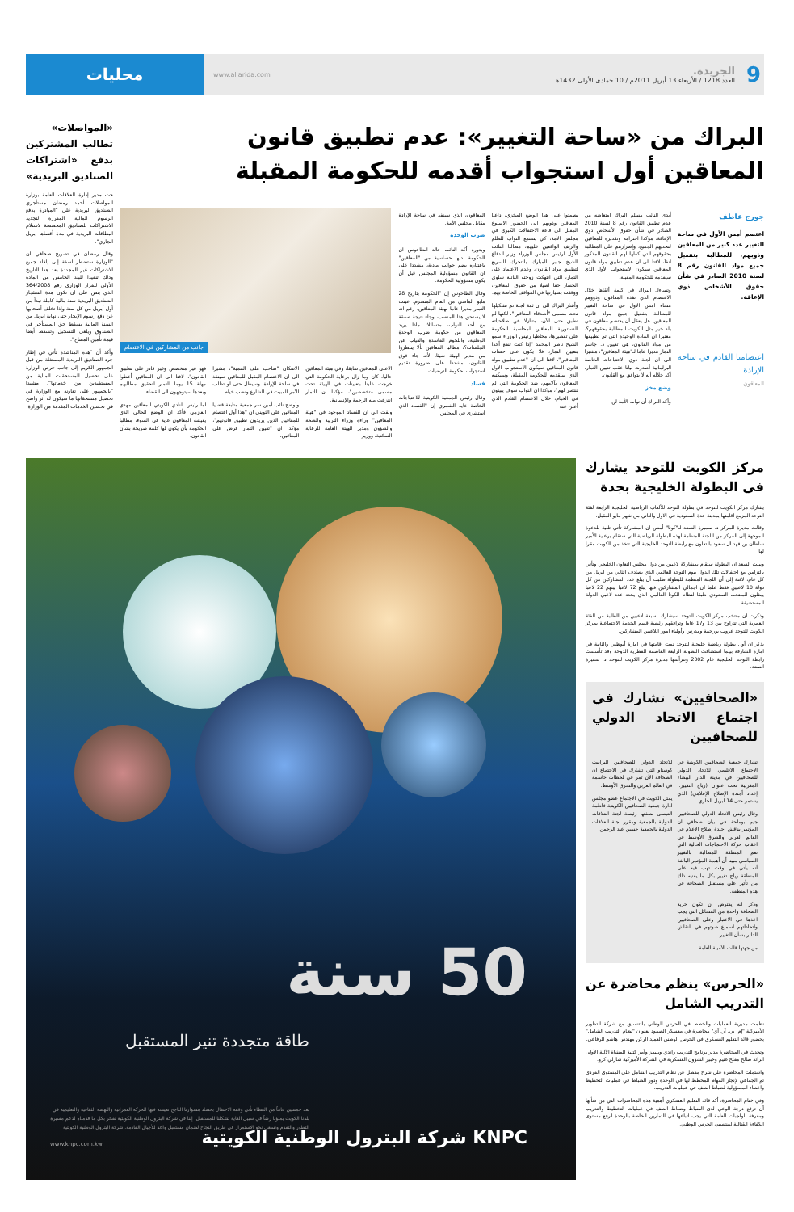محليات
9
الجريدة.
العدد 1218 / الأربعاء 13 أبريل 2011م / 10 جمادى الأولى 1432هـ
www.aljarida.com
البراك من «ساحة التغيير»: عدم تطبيق قانون المعاقين أول استجواب أقدمه للحكومة المقبلة
«المواصلات» تطالب المشتركين بدفع «اشتراكات الصناديق البريدية»
حث مدير إدارة العلاقات العامة بوزارة المواصلات أحمد رمضان مستأجري الصناديق البريدية على "المبادرة بدفع الرسوم المالية المقررة لتجديد الاشتراكات للصناديق المخصصة لاستلام البطاقات البريدية في مدة أقصاها ابريل الجاري".
وقال رمضان في تصريح صحافي ان "الوزارة ستضطر آسفة إلى إلغاء جميع الاشتراكات غير المجددة بعد هذا التاريخ وذلك تنفيذا للبند الخامس من المادة الأولى للقرار الوزاري رقم 364/2008 الذي ينص على ان تكون مدة استئجار الصناديق البريدية سنة مالية كاملة تبدأ من أول أبريل من كل سنة وإذا تخلف أصحابها عن دفع رسوم الإيجار حتى نهاية ابريل من السنة المالية يسقط حق المستأجر في الصندوق ويلغى التسجيل وتسقط أيضا قيمة تأمين المفتاح".
وأكد أن "هذه المناشدة تأتي في إطار جرد الصناديق البريدية المستغلة من قبل الجمهور الكريم إلى جانب حرص الوزارة على تحصيل المستحقات المالية من المستفيدين من خدماتها"، مشيدا "بالجمهور على تعاونه مع الوزارة في تحصيل مستحقاتها ما سيكون له أثر واضح في تحسين الخدمات المقدمة من الوزارة.
جانب من المشاركين في الاعتصام
جورج عاطف
اعتصم أمس الأول في ساحة التغيير عدد كبير من المعاقين وذويهم، للمطالبة بتفعيل جميع مواد القانون رقم 8 لسنة 2010 الصادر في شأن حقوق الأشخاص ذوي الإعاقة.
اعتصامنا القادم في ساحة الإرادة
المعاقون
أبدى النائب مسلم البراك امتعاضه من عدم تطبيق القانون رقم 8 لسنة 2010 الصادر في شأن حقوق الأشخاص ذوي الإعاقة، مؤكدا احترامه وتقديره للمعاقين لتحديهم الجميع، وإصرارهم على المطالبة بحقوقهم التي كفلها لهم القانون المذكور آنفاً، لافتا الى ان عدم تطبيق مواد قانون المعاقين سيكون الاستجواب الأول الذي سيقدمه للحكومة المقبلة.
وتساءل البراك في كلمة ألقاها خلال الاعتصام الذي نفذه المعاقون وذووهم مساء امس الاول في ساحة التغيير للمطالبة بتفعيل جميع مواد قانون المعاقين، هل يعقل أن يعتصم معاقون في بلد خير مثل الكويت للمطالبة بحقوقهم؟، معتبرا ان المادة الوحيدة التي تم تطبيقها من مواد القانون، هي تعيين د. جاسم التمار مديرا عاما لـ"هيئة المعاقين"، مشيرا الى ان لجنة ذوي الاحتياجات الخاصة البرلمانية أصدرت بيانا عقب تعيين التمار، أكد خلاله أنه لا يتوافق مع القانون.
وضع مخز
وأكد البراك أن نواب الأمة لن
يصمتوا على هذا الوضع المخزي، داعيا المعاقين وذويهم الى الحضور الاسبوع المقبل الى قاعة الاحتفالات الكبرى في مجلس الأمة، كي يستمع النواب للظلم والزيف الواقعين عليهم، مطالبا النائب الأول لرئيس مجلس الوزراء وزير الدفاع الشيخ جابر المبارك بالتحرك السريع لتطبيق مواد القانون، وعدم الاعتماد على التمار، التي انتهكت زوجته النائبة سلوى الجسار حقا اصيلا من حقوق المعاقين، ووقفت بسيارتها في المواقف الخاصة بهم.
وأشار البراك الى ان ثمة لجنة تم تشكيلها تحت مسمى "أصدقاء المعاقين"، لكنها لم تطبق حتى الآن، متنازلا عن صلاحياته الدستورية للمعاقين لمحاسبة الحكومة على تقصيرها، مخاطبا رئيس الوزراء سمو الشيخ ناصر المحمد "إذا كنت تنفع أحدا بتعيين التمار، فلا يكون على حساب المعاقين"، لافتا الى ان "عدم تطبيق مواد قانون المعاقين سيكون الاستجواب الأول الذي سيقدمه للحكومة المقبلة، وسيكتبه المعاقون بآلامهم، ضد الحكومة التي لم تنتصر لهم"، مؤكدا ان النواب سوف يبيتون في الخيام، خلال الاعتصام القادم الذي أعلن عنه
المعاقون، الذي سينفذ في ساحة الإرادة مقابل مجلس الأمة.
ضرب الوحدة
وبدوره أكد النائب خالد الطاحوس ان الحكومة لديها حساسية من "المعاقين" باعتباره يضم جوانب مادية، مشددا على ان القانون مسؤولية المجلس قبل أن يكون مسؤولية الحكومة.
وقال الطاحوس إن "الحكومة بتاريخ 28 مايو الماضي من العام المنصرم، عينت التمار مديرا عاما لهيئة المعاقين، رغم انه لا يستحق هذا المنصب، وجاء نتيجة صفقة مع أحد النواب، متسائلا: ماذا يريد المعاقون من حكومة ضرب الوحدة الوطنية، واللحوم الفاسدة والغياب عن الجلسات؟، مطالبا المعاقين بألا ينتظروا من مدير الهيئة شيئا، لأنه جاء فوق القانون، مشددا على ضرورة تقديم استجواب لحكومة الترضيات.
فساد
وقال رئيس الجمعية الكويتية للاحتياجات الخاصة عايد الشمري إن "الفساد الذي استشرى في المجلس
الاعلى للمعاقين سابقا، وفي هيئة المعاقين حاليا، كان وما زال برعاية الحكومة التي خرجت علينا بتعيينات في الهيئة تحت مسمى متخصصين"، مؤكدا أن التمار انتزعت منه الرحمة والإنسانية.
ولفت الى ان الفساد الموجود في "هيئة المعاقين" وراءه وزراء التربية والصحة والشؤون ومدير الهيئة العامة للرعاية السكنية، ووزير
الاسكان "صاحب ملف التنمية"، مشيرا الى ان الاعتصام المقبل للمعاقين سينفذ في ساحة الإرادة، وسيظل حتى لو تطلب الأمر المبيت في الشارع ونصب خيام.
وأوضح نائب أمين سر جمعية متابعة قضايا المعاقين علي الثويني ان "هذا أول اعتصام للمعاقين الذين يريدون تطبيق قانونهم"، مؤكدا ان "تعيين التمار فرض على المعاقين،
فهو غير متخصص وغير قادر على تطبيق القانون"، لافتا الى ان المعاقين أعطوا مهلة 15 يوما للتمار لتحقيق مطالبهم وبعدها سيتوجهون الى القضاء.
اما رئيس النادي الكويتي للمعاقين مهدي العازمي فأكد ان الوضع الحالي الذي يعيشه المعاقون غاية في السوء، مطالبا الحكومة بأن يكون لها كلمة صريحة بشأن القانون.
50 سنة
طاقة متجددة تنير المستقبل
بعد خمسين عاماً من العطاء تأتي وقفة الاحتفال بحصاد مشوارنا الناجح نعيشه فيها الحركة العمرانية والنهضة الثقافية والتعليمية في بلدنا الكويت يملؤنا رضاً في سبيل الغاية تشكلنا للمستقبل. إننا في شركة البترول الوطنية الكويتية نفخر بكل ما قدمناه لدعم مسيرة التطور والتقدم ونسعى نحو الاستمرار في طريق النجاح لضمان مستقبل واعد للأجيال القادمة. شركة البترول الوطنية الكويتية
KNPC شركة البترول الوطنية الكويتية
www.knpc.com.kw
مركز الكويت للتوحد يشارك في البطولة الخليجية بجدة
يشارك مركز الكويت للتوحد في بطولة التوحد للألعاب الرياضية الخليجية الرابعة لفئة التوحد المزمع اقامتها بمدينة جدة السعودية في الاول والثاني من شهر مايو المقبل.
وقالت مديرة المركز د. سميرة السعد لـ"كونا" أمس ان المشاركة تأتي تلبية للدعوة الموجهة إلى المركز من اللجنة المنظمة لهذه البطولة الرياضية التي ستقام برعاية الأمير سلطان بن فهد آل سعود بالتعاون مع رابطة التوحد الخليجية التي تتخذ من الكويت مقرا لها.
وبينت السعد ان البطولة ستقام بمشاركة لاعبين من دول مجلس التعاون الخليجي وتأتي بالتزامن مع احتفالات تلك الدول بيوم التوحد العالمي الذي يصادف الثاني من ابريل من كل عام، لافتة إلى أن اللجنة المنظمة للبطولة طلبت أن يبلغ عدد المشاركين من كل دولة 10 لاعبين فقط علما ان اجمالي المشاركين فيها يبلغ 72 لاعبا بينهم 22 لاعبا يمثلون المنتخب السعودي طبقا لنظام الكوتا العالمي الذي يحدد عدد لاعبي الدولة المستضيفة.
وذكرت ان منتخب مركز الكويت للتوحد سيشارك بسبعة لاعبين من الطلبة من الفئة العمرية التي تتراوح بين 13 و17 عاما وترافقهم رئيسة قسم الخدمة الاجتماعية بمركز الكويت للتوحد عروب بورحمة ومدرس وأولياء امور اللاعبين المشاركين.
يذكر ان أول بطولة رياضية خليجية للتوحد تمت اقامتها في امارة أبوظبي والثانية في امارة الشارقة بينما استضافت البطولة الرابعة العاصمة القطرية الدوحة وقد تأسست رابطة التوحد الخليجية عام 2002 وتترأسها مديرة مركز الكويت للتوحد د. سميرة السعد.
«الصحافيين» تشارك في اجتماع الاتحاد الدولي للصحافيين
تشارك جمعية الصحافيين الكويتية في الاجتماع الاقليمي للاتحاد الدولي للصحافيين في مدينة الدار البيضاء المغربية تحت عنوان (رياح التغيير.. إعداد أجندة الإصلاح الإعلامي) الذي يستمر حتى 14 ابريل الجاري.
وقال رئيس الاتحاد الدولي للصحافيين جيم بوملحة في بيان صحافي ان المؤتمر يناقش اجندة إصلاح الاعلام في العالم العربي والشرق الأوسط في اعقاب حركة الاحتجاجات الحالية التي تعم المنطقة للمطالبة بالتغيير السياسي مبينا أن أهمية المؤتمر البالغة أنه يأتي في وقت تهب فيه على المنطقة رياح تغيير بكل ما يعنيه ذلك من تأثير على مستقبل الصحافة في هذه المنطقة.
وذكر انه يفترض ان تكون حرية الصحافة واحدة من المسائل التي يجب اخذها في الاعتبار وعلى الصحافيين واتحاداتهم اسماع صوتهم في النقاش الدائر بشأن التغيير.
من جهتها قالت الأمينة العامة
للاتحاد الدولي للصحافيين اليزابيث كوستاو التي تشارك في الاجتماع ان الصحافة الآن تمر في لحظات حاسمة في العالم العربي والشرق الأوسط.
يمثل الكويت في الاجتماع عضو مجلس ادارة جمعية الصحافيين الكويتية فاطمة العيسى بصفتها رئيسة لجنة العلاقات الدولية بالجمعية ومقرر لجنة العلاقات الدولية بالجمعية حسين عبد الرحمن.
«الحرس» ينظم محاضرة عن التدريب الشامل
نظمت مديرية العمليات والخطط في الحرس الوطني بالتنسيق مع شركة التطوير الأميركية "إم. بي. آر. آي" محاضرة في معسكر الصمود بعنوان "نظام التدريب الشامل" بحضور قائد التعليم العسكري في الحرس الوطني العميد الركن مهندس هاشم الرفاعي.
وتحدث في المحاضرة مدير برنامج التدريب راندي ويليمز وآمر كتيبة المشاة الآلية الأولى الرائد صالح مفلح غنيم وخبير الشؤون العسكرية في الشركة الأميركية شارلي كرو.
واشتملت المحاضرة على شرح مفصل عن نظام التدريب الشامل على المستوى الفردي ثم الجماعي لإنجاز المهام المخطط لها في الوحدة ودور الضباط في عمليات التخطيط واعطاء المسؤولية لضباط الصف في عمليات التدريب.
وفي ختام المحاضرة، أكد قائد التعليم العسكري أهمية هذه المحاضرات التي من شأنها أن ترفع درجة الوعي لدى الضباط وضباط الصف في عمليات التخطيط والتدريب ومعرفة الواجبات العامة التي يجب اتباعها في التمارين الخاصة بالوحدة لرفع مستوى الكفاءة القتالية لمنتسبي الحرس الوطني.